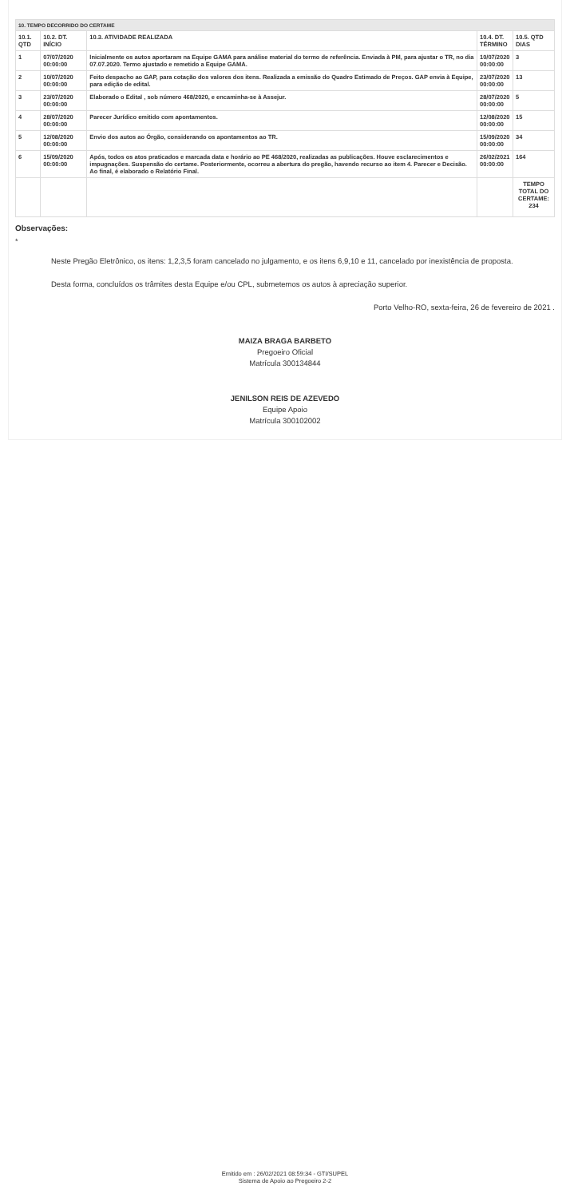| 10. TEMPO DECORRIDO DO CERTAME | | | | |
| --- | --- | --- | --- | --- |
| 10.1. QTD | 10.2. DT. INÍCIO | 10.3. ATIVIDADE REALIZADA | 10.4. DT. TÉRMINO | 10.5. QTD DIAS |
| 1 | 07/07/2020 00:00:00 | Inicialmente os autos aportaram na Equipe GAMA para análise material do termo de referência. Enviada à PM, para ajustar o TR, no dia 07.07.2020. Termo ajustado e remetido a Equipe GAMA. | 10/07/2020 00:00:00 | 3 |
| 2 | 10/07/2020 00:00:00 | Feito despacho ao GAP, para cotação dos valores dos itens. Realizada a emissão do Quadro Estimado de Preços. GAP envia à Equipe, para edição de edital. | 23/07/2020 00:00:00 | 13 |
| 3 | 23/07/2020 00:00:00 | Elaborado o Edital , sob número 468/2020, e encaminha-se à Assejur. | 28/07/2020 00:00:00 | 5 |
| 4 | 28/07/2020 00:00:00 | Parecer Jurídico emitido com apontamentos. | 12/08/2020 00:00:00 | 15 |
| 5 | 12/08/2020 00:00:00 | Envio dos autos ao Órgão, considerando os apontamentos ao TR. | 15/09/2020 00:00:00 | 34 |
| 6 | 15/09/2020 00:00:00 | Após, todos os atos praticados e marcada data e horário ao PE 468/2020, realizadas as publicações. Houve esclarecimentos e impugnações. Suspensão do certame. Posteriormente, ocorreu a abertura do pregão, havendo recurso ao item 4. Parecer e Decisão. Ao final, é elaborado o Relatório Final. | 26/02/2021 00:00:00 | 164 |
| | | | | TEMPO TOTAL DO CERTAME: 234 |
Observações:
*
Neste Pregão Eletrônico, os itens: 1,2,3,5 foram cancelado no julgamento, e os itens 6,9,10 e 11, cancelado por inexistência de proposta.
Desta forma, concluídos os trâmites desta Equipe e/ou CPL, submetemos os autos à apreciação superior.
Porto Velho-RO, sexta-feira, 26 de fevereiro de 2021 .
MAIZA BRAGA BARBETO
Pregoeiro Oficial
Matrícula 300134844
JENILSON REIS DE AZEVEDO
Equipe Apoio
Matrícula 300102002
Emitido em : 26/02/2021 08:59:34 - GTI/SUPEL
Sistema de Apoio ao Pregoeiro 2-2